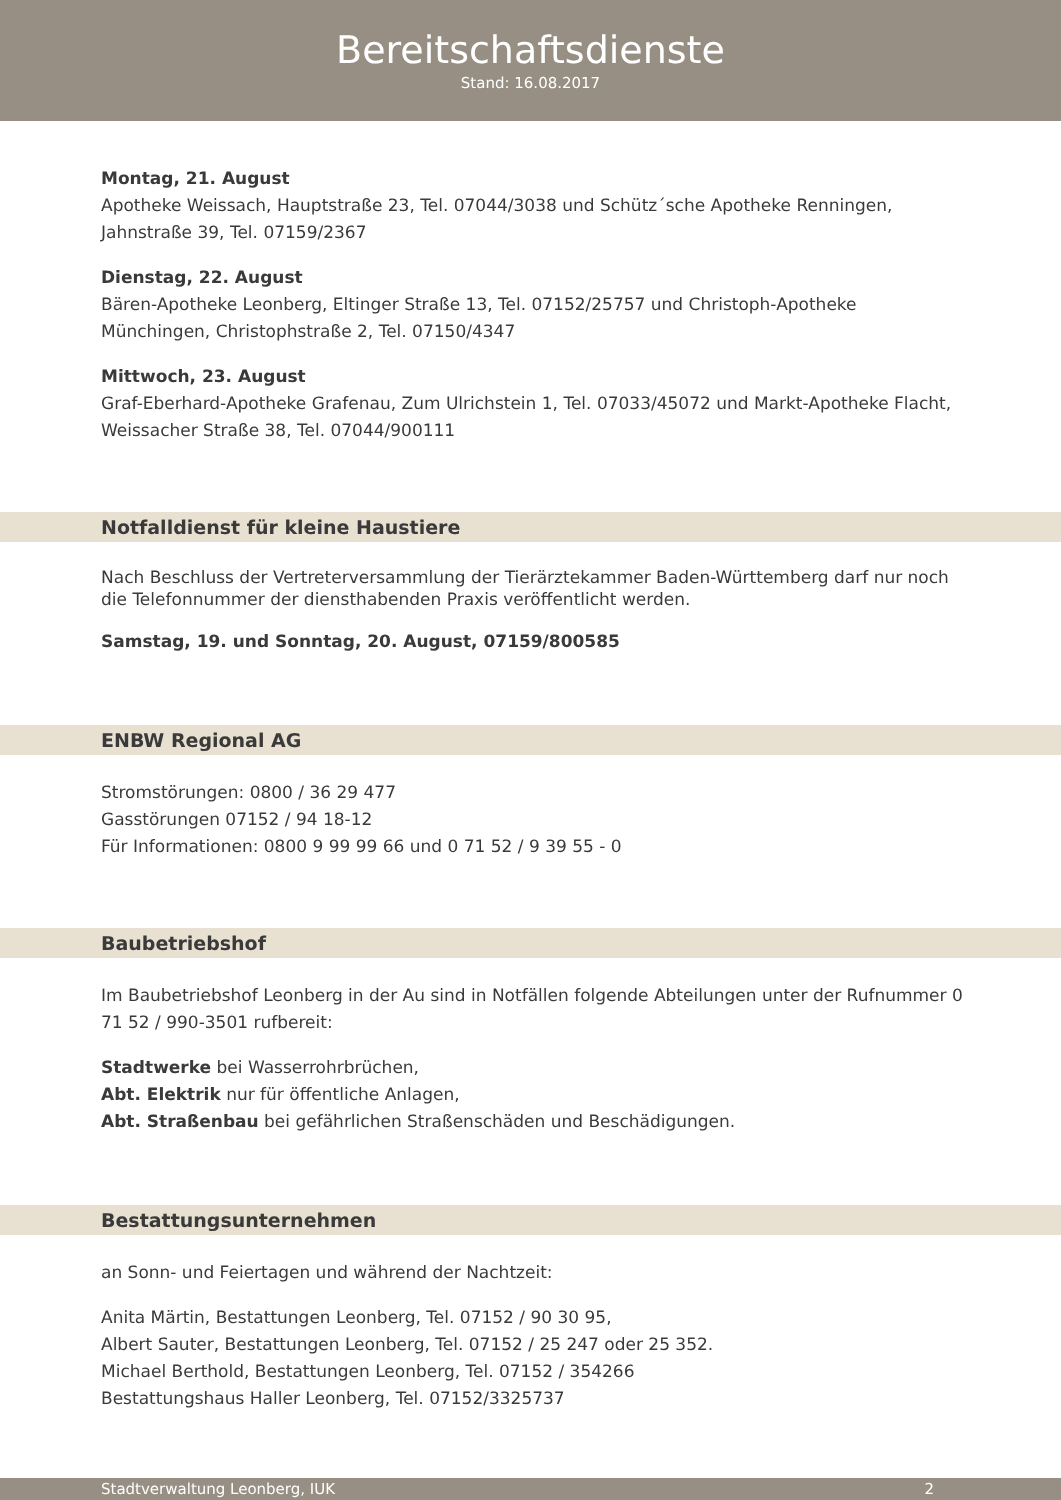Bereitschaftsdienste
Stand: 16.08.2017
Montag, 21. August
Apotheke Weissach, Hauptstraße 23, Tel. 07044/3038 und Schütz´sche Apotheke Renningen, Jahnstraße 39, Tel. 07159/2367
Dienstag, 22. August
Bären-Apotheke Leonberg, Eltinger Straße 13, Tel. 07152/25757 und Christoph-Apotheke Münchingen, Christophstraße 2, Tel. 07150/4347
Mittwoch, 23. August
Graf-Eberhard-Apotheke Grafenau, Zum Ulrichstein 1, Tel. 07033/45072 und Markt-Apotheke Flacht, Weissacher Straße 38, Tel. 07044/900111
Notfalldienst für kleine Haustiere
Nach Beschluss der Vertreterversammlung der Tierärztekammer Baden-Württemberg darf nur noch die Telefonnummer der diensthabenden Praxis veröffentlicht werden.
Samstag, 19. und Sonntag, 20. August, 07159/800585
ENBW Regional AG
Stromstörungen: 0800 / 36 29 477
Gasstörungen 07152 / 94 18-12
Für Informationen: 0800 9 99 99 66 und 0 71 52 / 9 39 55 - 0
Baubetriebshof
Im Baubetriebshof Leonberg in der Au sind in Notfällen folgende Abteilungen unter der Rufnummer 0 71 52 / 990-3501 rufbereit:
Stadtwerke bei Wasserrohrbrüchen,
Abt. Elektrik nur für öffentliche Anlagen,
Abt. Straßenbau bei gefährlichen Straßenschäden und Beschädigungen.
Bestattungsunternehmen
an Sonn- und Feiertagen und während der Nachtzeit:
Anita Märtin, Bestattungen Leonberg, Tel. 07152 / 90 30 95,
Albert Sauter, Bestattungen Leonberg, Tel. 07152 / 25 247 oder 25 352.
Michael Berthold, Bestattungen Leonberg, Tel. 07152 / 354266
Bestattungshaus Haller Leonberg, Tel. 07152/3325737
Stadtverwaltung Leonberg, IUK 2